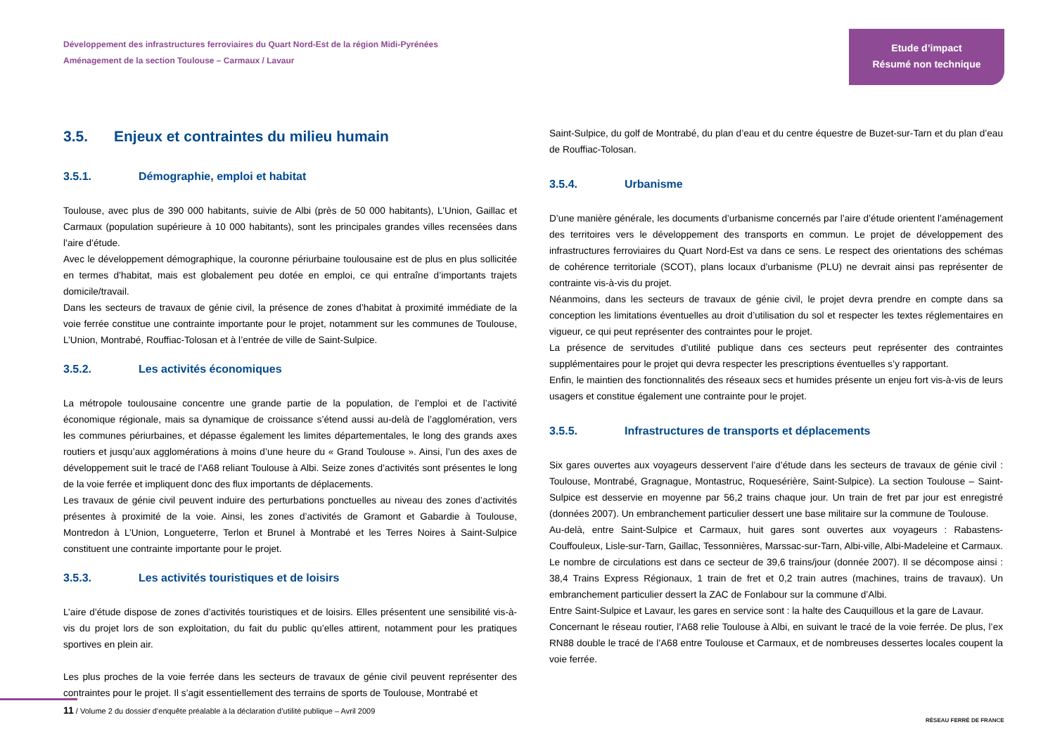Développement des infrastructures ferroviaires du Quart Nord-Est de la région Midi-Pyrénées
Aménagement de la section Toulouse – Carmaux / Lavaur
Etude d’impact
Résumé non technique
3.5. Enjeux et contraintes du milieu humain
3.5.1. Démographie, emploi et habitat
Toulouse, avec plus de 390 000 habitants, suivie de Albi (près de 50 000 habitants), L’Union, Gaillac et Carmaux (population supérieure à 10 000 habitants), sont les principales grandes villes recensées dans l’aire d’étude.
Avec le développement démographique, la couronne périurbaine toulousaine est de plus en plus sollicitée en termes d’habitat, mais est globalement peu dotée en emploi, ce qui entraîne d’importants trajets domicile/travail.
Dans les secteurs de travaux de génie civil, la présence de zones d’habitat à proximité immédiate de la voie ferrée constitue une contrainte importante pour le projet, notamment sur les communes de Toulouse, L’Union, Montrabé, Rouffiac-Tolosan et à l’entrée de ville de Saint-Sulpice.
3.5.2. Les activités économiques
La métropole toulousaine concentre une grande partie de la population, de l’emploi et de l’activité économique régionale, mais sa dynamique de croissance s’étend aussi au-delà de l’agglomération, vers les communes périurbaines, et dépasse également les limites départementales, le long des grands axes routiers et jusqu’aux agglomérations à moins d’une heure du « Grand Toulouse ». Ainsi, l’un des axes de développement suit le tracé de l’A68 reliant Toulouse à Albi. Seize zones d’activités sont présentes le long de la voie ferrée et impliquent donc des flux importants de déplacements.
Les travaux de génie civil peuvent induire des perturbations ponctuelles au niveau des zones d’activités présentes à proximité de la voie. Ainsi, les zones d’activités de Gramont et Gabardie à Toulouse, Montredon à L’Union, Longueterre, Terlon et Brunel à Montrabé et les Terres Noires à Saint-Sulpice constituent une contrainte importante pour le projet.
3.5.3. Les activités touristiques et de loisirs
L’aire d’étude dispose de zones d’activités touristiques et de loisirs. Elles présentent une sensibilité vis-à-vis du projet lors de son exploitation, du fait du public qu’elles attirent, notamment pour les pratiques sportives en plein air.
Les plus proches de la voie ferrée dans les secteurs de travaux de génie civil peuvent représenter des contraintes pour le projet. Il s’agit essentiellement des terrains de sports de Toulouse, Montrabé et
Saint-Sulpice, du golf de Montrabé, du plan d’eau et du centre équestre de Buzet-sur-Tarn et du plan d’eau de Rouffiac-Tolosan.
3.5.4. Urbanisme
D’une manière générale, les documents d’urbanisme concernés par l’aire d’étude orientent l’aménagement des territoires vers le développement des transports en commun. Le projet de développement des infrastructures ferroviaires du Quart Nord-Est va dans ce sens. Le respect des orientations des schémas de cohérence territoriale (SCOT), plans locaux d’urbanisme (PLU) ne devrait ainsi pas représenter de contrainte vis-à-vis du projet.
Néanmoins, dans les secteurs de travaux de génie civil, le projet devra prendre en compte dans sa conception les limitations éventuelles au droit d’utilisation du sol et respecter les textes réglementaires en vigueur, ce qui peut représenter des contraintes pour le projet.
La présence de servitudes d’utilité publique dans ces secteurs peut représenter des contraintes supplémentaires pour le projet qui devra respecter les prescriptions éventuelles s’y rapportant.
Enfin, le maintien des fonctionnalités des réseaux secs et humides présente un enjeu fort vis-à-vis de leurs usagers et constitue également une contrainte pour le projet.
3.5.5. Infrastructures de transports et déplacements
Six gares ouvertes aux voyageurs desservent l’aire d’étude dans les secteurs de travaux de génie civil : Toulouse, Montrabé, Gragnague, Montastruc, Roquesérière, Saint-Sulpice). La section Toulouse – Saint-Sulpice est desservie en moyenne par 56,2 trains chaque jour. Un train de fret par jour est enregistré (données 2007). Un embranchement particulier dessert une base militaire sur la commune de Toulouse.
Au-delà, entre Saint-Sulpice et Carmaux, huit gares sont ouvertes aux voyageurs : Rabastens-Couffouleux, Lisle-sur-Tarn, Gaillac, Tessonnières, Marssac-sur-Tarn, Albi-ville, Albi-Madeleine et Carmaux. Le nombre de circulations est dans ce secteur de 39,6 trains/jour (donnée 2007). Il se décompose ainsi : 38,4 Trains Express Régionaux, 1 train de fret et 0,2 train autres (machines, trains de travaux). Un embranchement particulier dessert la ZAC de Fonlabour sur la commune d’Albi.
Entre Saint-Sulpice et Lavaur, les gares en service sont : la halte des Cauquillous et la gare de Lavaur.
Concernant le réseau routier, l’A68 relie Toulouse à Albi, en suivant le tracé de la voie ferrée. De plus, l’ex RN88 double le tracé de l’A68 entre Toulouse et Carmaux, et de nombreuses dessertes locales coupent la voie ferrée.
11 / Volume 2 du dossier d’enquête préalable à la déclaration d’utilité publique – Avril 2009
RÉSEAU FERRÉ DE FRANCE